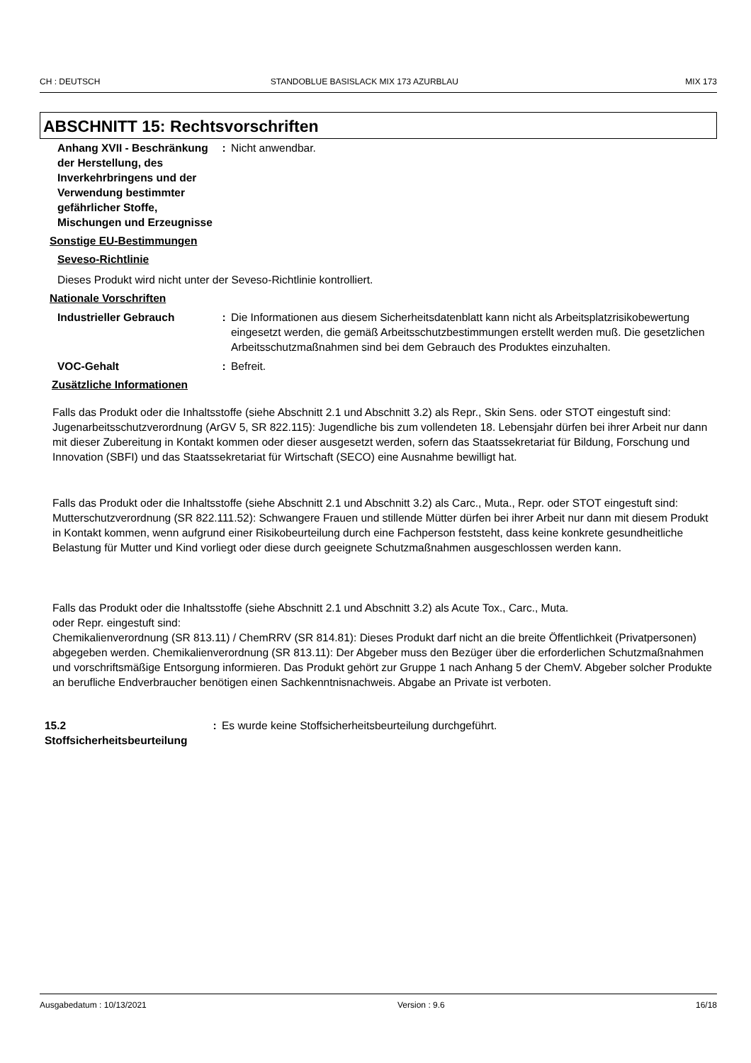CH : DEUTSCH STANDOBLUE BASISLACK MIX 173 AZURBLAU MIX 173
ABSCHNITT 15: Rechtsvorschriften
Anhang XVII - Beschränkung der Herstellung, des Inverkehrbringens und der Verwendung bestimmter gefährlicher Stoffe, Mischungen und Erzeugnisse
: Nicht anwendbar.
Sonstige EU-Bestimmungen
Seveso-Richtlinie
Dieses Produkt wird nicht unter der Seveso-Richtlinie kontrolliert.
Nationale Vorschriften
Industrieller Gebrauch : Die Informationen aus diesem Sicherheitsdatenblatt kann nicht als Arbeitsplatzrisikobewertung eingesetzt werden, die gemäß Arbeitsschutzbestimmungen erstellt werden muß. Die gesetzlichen Arbeitsschutzmaßnahmen sind bei dem Gebrauch des Produktes einzuhalten.
VOC-Gehalt : Befreit.
Zusätzliche Informationen
Falls das Produkt oder die Inhaltsstoffe (siehe Abschnitt 2.1 und Abschnitt 3.2) als Repr., Skin Sens. oder STOT eingestuft sind:
Jugenarbeitsschutzverordnung (ArGV 5, SR 822.115): Jugendliche bis zum vollendeten 18. Lebensjahr dürfen bei ihrer Arbeit nur dann mit dieser Zubereitung in Kontakt kommen oder dieser ausgesetzt werden, sofern das Staatssekretariat für Bildung, Forschung und Innovation (SBFI) und das Staatssekretariat für Wirtschaft (SECO) eine Ausnahme bewilligt hat.
Falls das Produkt oder die Inhaltsstoffe (siehe Abschnitt 2.1 und Abschnitt 3.2) als Carc., Muta., Repr. oder STOT eingestuft sind:
Mutterschutzverordnung (SR 822.111.52): Schwangere Frauen und stillende Mütter dürfen bei ihrer Arbeit nur dann mit diesem Produkt in Kontakt kommen, wenn aufgrund einer Risikobeurteilung durch eine Fachperson feststeht, dass keine konkrete gesundheitliche Belastung für Mutter und Kind vorliegt oder diese durch geeignete Schutzmaßnahmen ausgeschlossen werden kann.
Falls das Produkt oder die Inhaltsstoffe (siehe Abschnitt 2.1 und Abschnitt 3.2) als Acute Tox., Carc., Muta.
oder Repr. eingestuft sind:
Chemikalienverordnung (SR 813.11) / ChemRRV (SR 814.81): Dieses Produkt darf nicht an die breite Öffentlichkeit (Privatpersonen) abgegeben werden. Chemikalienverordnung (SR 813.11): Der Abgeber muss den Bezüger über die erforderlichen Schutzmaßnahmen und vorschriftsmäßige Entsorgung informieren. Das Produkt gehört zur Gruppe 1 nach Anhang 5 der ChemV. Abgeber solcher Produkte an berufliche Endverbraucher benötigen einen Sachkenntnisnachweis. Abgabe an Private ist verboten.
15.2 Stoffsicherheitsbeurteilung
: Es wurde keine Stoffsicherheitsbeurteilung durchgeführt.
Ausgabedatum : 10/13/2021 Version : 9.6 16/18